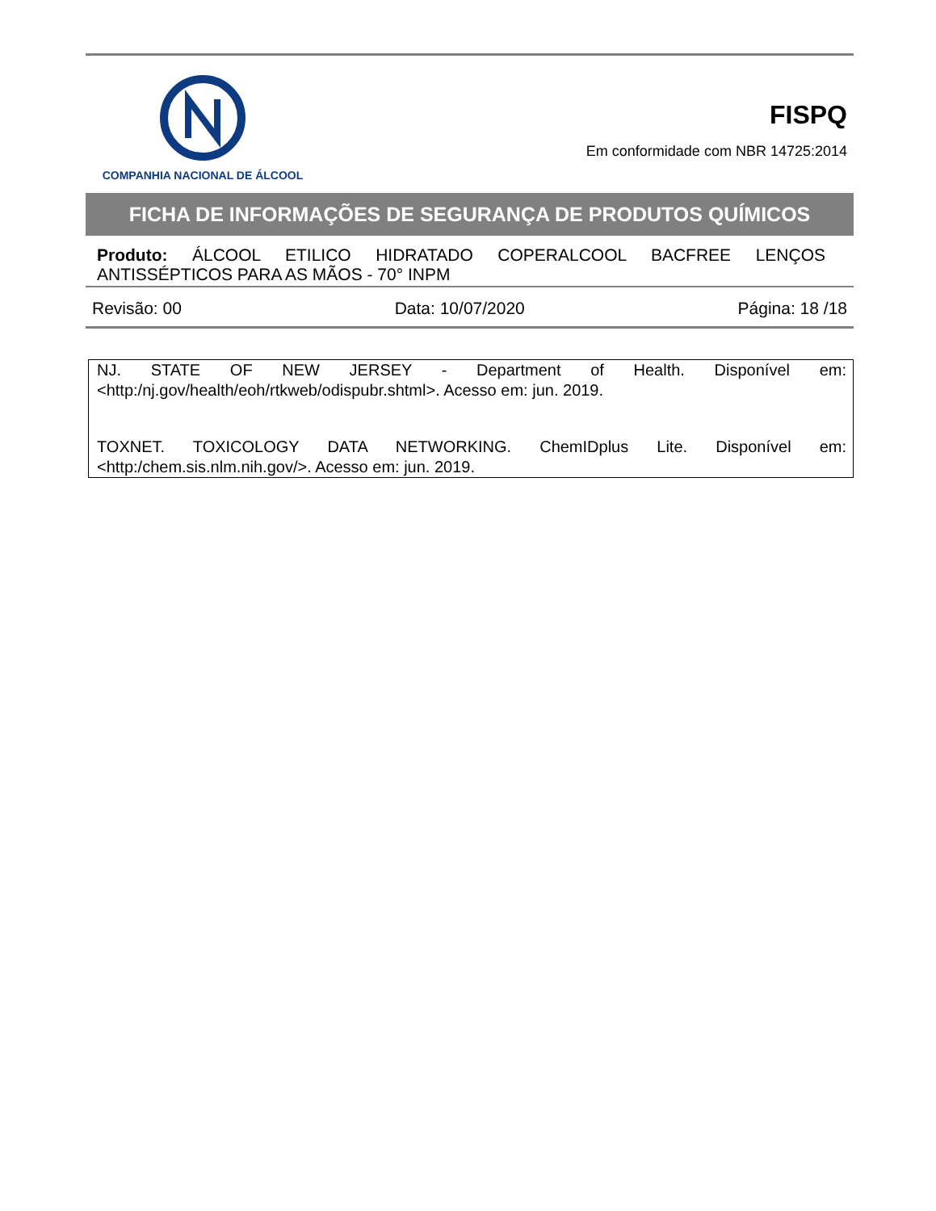COMPANHIA NACIONAL DE ÁLCOOL
FISPQ
Em conformidade com NBR 14725:2014
FICHA DE INFORMAÇÕES DE SEGURANÇA DE PRODUTOS QUÍMICOS
Produto: ÁLCOOL ETILICO HIDRATADO COPERALCOOL BACFREE LENÇOS ANTISSÉPTICOS PARA AS MÃOS - 70° INPM
Revisão: 00 Data: 10/07/2020 Página: 18 /18
NJ. STATE OF NEW JERSEY - Department of Health. Disponível em: <http:/nj.gov/health/eoh/rtkweb/odispubr.shtml>. Acesso em: jun. 2019.
TOXNET. TOXICOLOGY DATA NETWORKING. ChemIDplus Lite. Disponível em: <http:/chem.sis.nlm.nih.gov/>. Acesso em: jun. 2019.